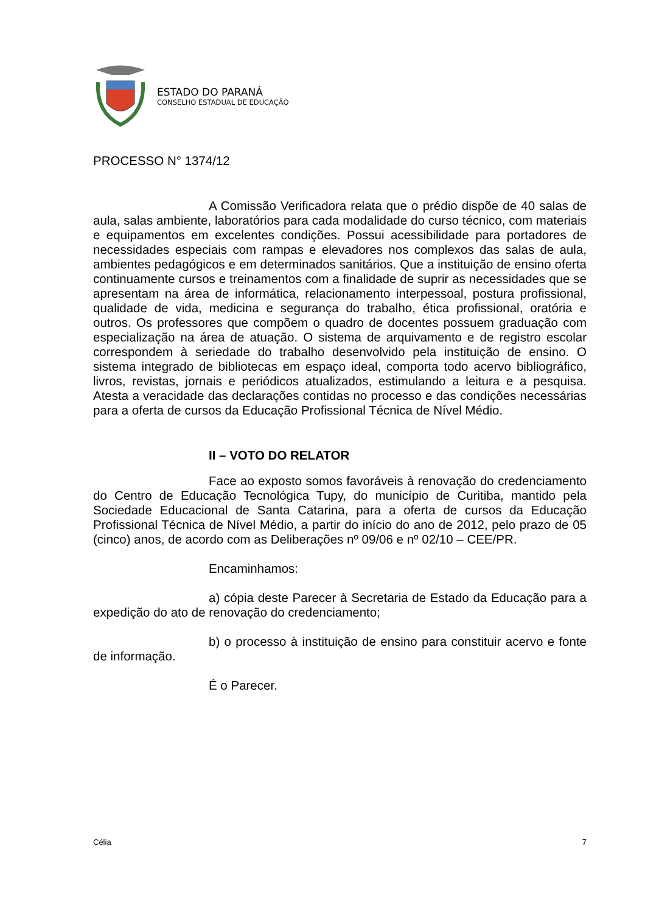ESTADO DO PARANÁ
CONSELHO ESTADUAL DE EDUCAÇÃO
PROCESSO N° 1374/12
A Comissão Verificadora relata que o prédio dispõe de 40 salas de aula, salas ambiente, laboratórios para cada modalidade do curso técnico, com materiais e equipamentos em excelentes condições. Possui acessibilidade para portadores de necessidades especiais com rampas e elevadores nos complexos das salas de aula, ambientes pedagógicos e em determinados sanitários. Que a instituição de ensino oferta continuamente cursos e treinamentos com a finalidade de suprir as necessidades que se apresentam na área de informática, relacionamento interpessoal, postura profissional, qualidade de vida, medicina e segurança do trabalho, ética profissional, oratória e outros. Os professores que compõem o quadro de docentes possuem graduação com especialização na área de atuação. O sistema de arquivamento e de registro escolar correspondem à seriedade do trabalho desenvolvido pela instituição de ensino. O sistema integrado de bibliotecas em espaço ideal, comporta todo acervo bibliográfico, livros, revistas, jornais e periódicos atualizados, estimulando a leitura e a pesquisa. Atesta a veracidade das declarações contidas no processo e das condições necessárias para a oferta de cursos da Educação Profissional Técnica de Nível Médio.
II – VOTO DO RELATOR
Face ao exposto somos favoráveis à renovação do credenciamento do Centro de Educação Tecnológica Tupy, do município de Curitiba, mantido pela Sociedade Educacional de Santa Catarina, para a oferta de cursos da Educação Profissional Técnica de Nível Médio, a partir do início do ano de 2012, pelo prazo de 05 (cinco) anos, de acordo com as Deliberações nº 09/06 e nº 02/10 – CEE/PR.
Encaminhamos:
a) cópia deste Parecer à Secretaria de Estado da Educação para a expedição do ato de renovação do credenciamento;
b) o processo à instituição de ensino para constituir acervo e fonte de informação.
É o Parecer.
Célia 7